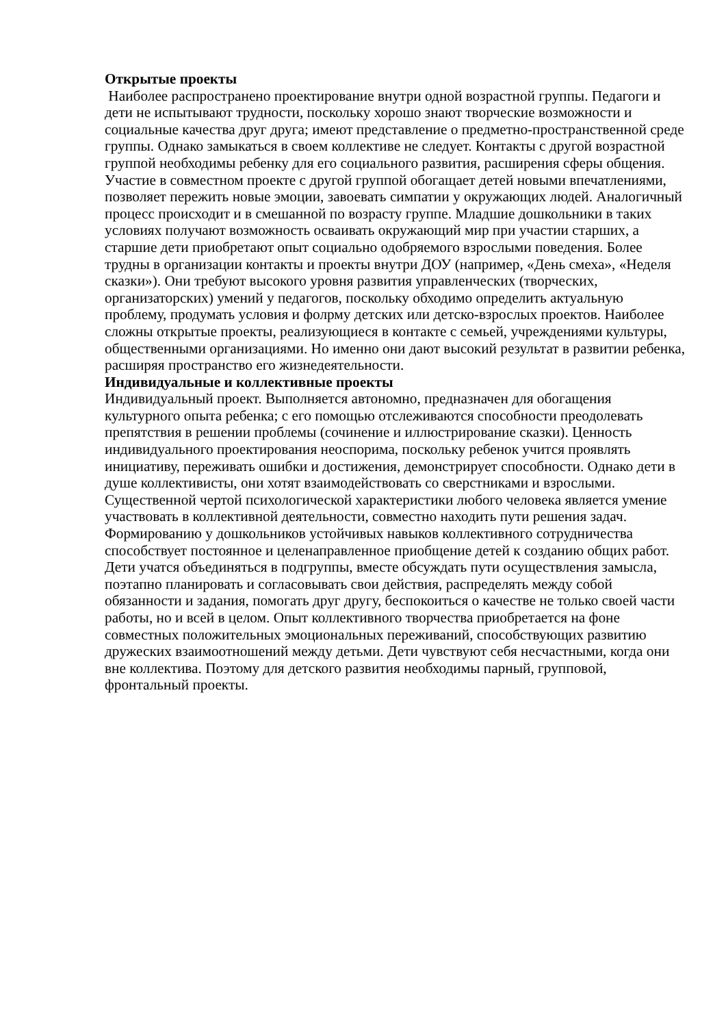Открытые проекты
Наиболее распространено проектирование внутри одной возрастной группы. Педагоги и дети не испытывают трудности, поскольку хорошо знают творческие возможности и социальные качества друг друга; имеют представление о предметно-пространственной среде группы. Однако замыкаться в своем коллективе не следует. Контакты с другой возрастной группой необходимы ребенку для его социального развития, расширения сферы общения. Участие в совместном проекте с другой группой обогащает детей новыми впечатлениями, позволяет пережить новые эмоции, завоевать симпатии у окружающих людей. Аналогичный процесс происходит и в смешанной по возрасту группе. Младшие дошкольники в таких условиях получают возможность осваивать окружающий мир при участии старших, а старшие дети приобретают опыт социально одобряемого взрослыми поведения. Более трудны в организации контакты и проекты внутри ДОУ (например, «День смеха», «Неделя сказки»). Они требуют высокого уровня развития управленческих (творческих, организаторских) умений у педагогов, поскольку обходимо определить актуальную проблему, продумать условия и фолрму детских или детско-взрослых проектов. Наиболее сложны открытые проекты, реализующиеся в контакте с семьей, учреждениями культуры, общественными организациями. Но именно они дают высокий результат в развитии ребенка, расширяя пространство его жизнедеятельности.
Индивидуальные и коллективные проекты
Индивидуальный проект. Выполняется автономно, предназначен для обогащения культурного опыта ребенка; с его помощью отслеживаются способности преодолевать препятствия в решении проблемы (сочинение и иллюстрирование сказки). Ценность индивидуального проектирования неоспорима, поскольку ребенок учится проявлять инициативу, переживать ошибки и достижения, демонстрирует способности. Однако дети в душе коллективисты, они хотят взаимодействовать со сверстниками и взрослыми. Существенной чертой психологической характеристики любого человека является умение участвовать в коллективной деятельности, совместно находить пути решения задач. Формированию у дошкольников устойчивых навыков коллективного сотрудничества способствует постоянное и целенаправленное приобщение детей к созданию общих работ. Дети учатся объединяться в подгруппы, вместе обсуждать пути осуществления замысла, поэтапно планировать и согласовывать свои действия, распределять между собой обязанности и задания, помогать друг другу, беспокоиться о качестве не только своей части работы, но и всей в целом. Опыт коллективного творчества приобретается на фоне совместных положительных эмоциональных переживаний, способствующих развитию дружеских взаимоотношений между детьми. Дети чувствуют себя несчастными, когда они вне коллектива. Поэтому для детского развития необходимы парный, групповой, фронтальный проекты.